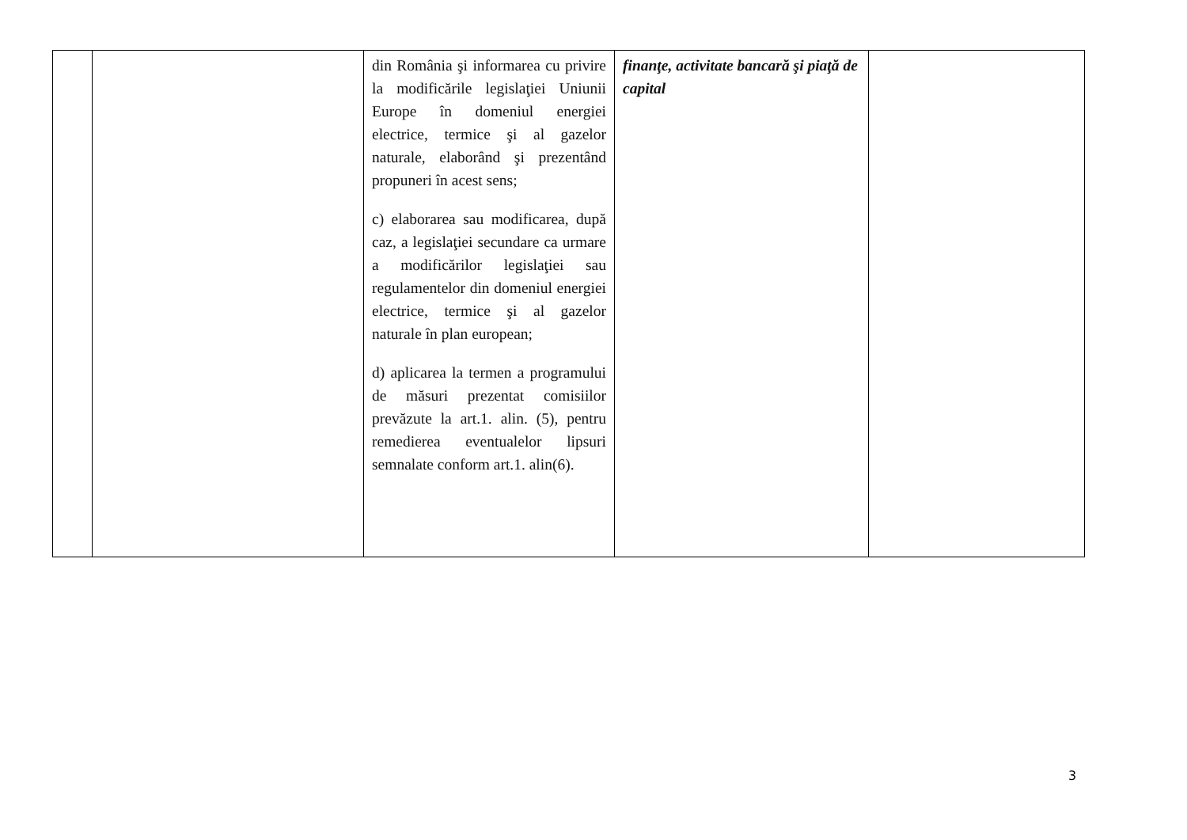| | | din România şi informarea cu privire la modificările legislaţiei Uniunii Europe în domeniul energiei electrice, termice şi al gazelor naturale, elaborând şi prezentând propuneri în acest sens; c) elaborarea sau modificarea, după caz, a legislaţiei secundare ca urmare a modificărilor legislaţiei sau regulamentelor din domeniul energiei electrice, termice şi al gazelor naturale în plan european; d) aplicarea la termen a programului de măsuri prezentat comisiilor prevăzute la art.1. alin. (5), pentru remedierea eventualelor lipsuri semnalate conform art.1. alin(6). | finanţe, activitate bancară şi piaţă de capital | |
3